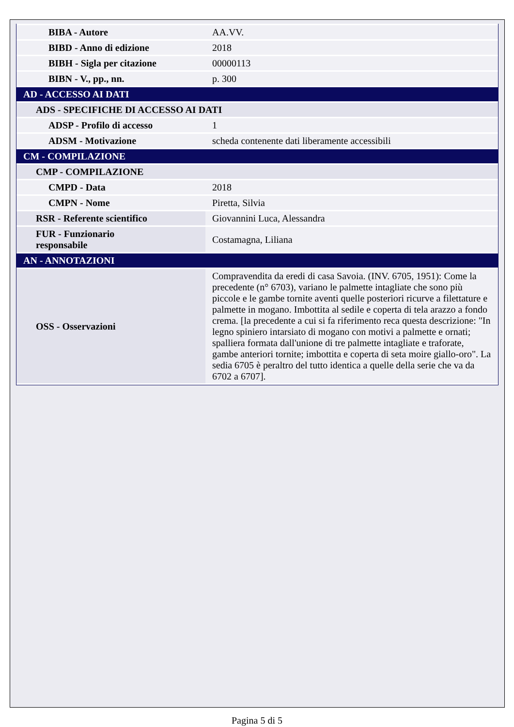| BIBA - Autore | AA.VV. |
| BIBD - Anno di edizione | 2018 |
| BIBH - Sigla per citazione | 00000113 |
| BIBN - V., pp., nn. | p. 300 |
| AD - ACCESSO AI DATI | |
| ADS - SPECIFICHE DI ACCESSO AI DATI | |
| ADSP - Profilo di accesso | 1 |
| ADSM - Motivazione | scheda contenente dati liberamente accessibili |
| CM - COMPILAZIONE | |
| CMP - COMPILAZIONE | |
| CMPD - Data | 2018 |
| CMPN - Nome | Piretta, Silvia |
| RSR - Referente scientifico | Giovannini Luca, Alessandra |
| FUR - Funzionario responsabile | Costamagna, Liliana |
| AN - ANNOTAZIONI | |
| OSS - Osservazioni | Compravendita da eredi di casa Savoia. (INV. 6705, 1951): Come la precedente (n° 6703), variano le palmette intagliate che sono più piccole e le gambe tornite aventi quelle posteriori ricurve a filettature e palmette in mogano. Imbottita al sedile e coperta di tela arazzo a fondo crema. [la precedente a cui si fa riferimento reca questa descrizione: "In legno spiniero intarsiato di mogano con motivi a palmette e ornati; spalliera formata dall'unione di tre palmette intagliate e traforate, gambe anteriori tornite; imbottita e coperta di seta moire giallo-oro". La sedia 6705 è peraltro del tutto identica a quelle della serie che va da 6702 a 6707]. |
Pagina 5 di 5